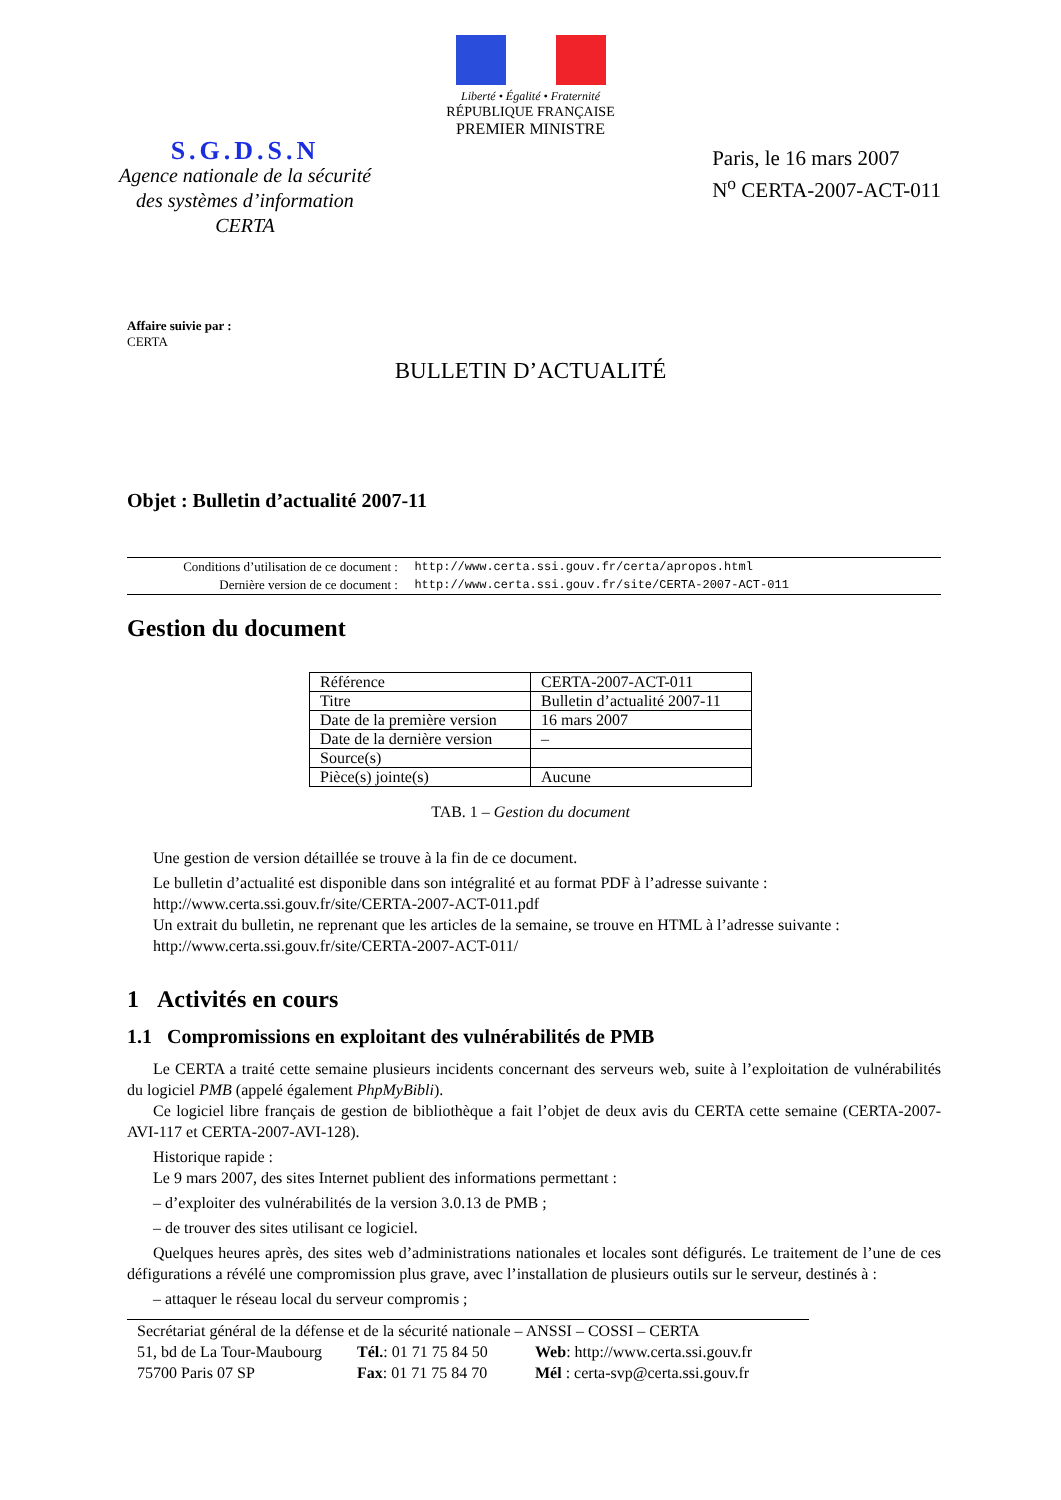Liberté • Égalité • Fraternité
RÉPUBLIQUE FRANÇAISE
PREMIER MINISTRE
S.G.D.S.N
Agence nationale de la sécurité
des systèmes d’information
CERTA
Paris, le 16 mars 2007
N<sup>o</sup> CERTA-2007-ACT-011
Affaire suivie par :
CERTA
BULLETIN D’ACTUALITÉ
Objet : Bulletin d’actualité 2007-11
| Conditions d’utilisation de ce document : | http://www.certa.ssi.gouv.fr/certa/apropos.html |
| Dernière version de ce document : | http://www.certa.ssi.gouv.fr/site/CERTA-2007-ACT-011 |
Gestion du document
| Référence | CERTA-2007-ACT-011 |
| Titre | Bulletin d’actualité 2007-11 |
| Date de la première version | 16 mars 2007 |
| Date de la dernière version | – |
| Source(s) | |
| Pièce(s) jointe(s) | Aucune |
TAB. 1 – Gestion du document
Une gestion de version détaillée se trouve à la fin de ce document.
Le bulletin d’actualité est disponible dans son intégralité et au format PDF à l’adresse suivante :
http://www.certa.ssi.gouv.fr/site/CERTA-2007-ACT-011.pdf
Un extrait du bulletin, ne reprenant que les articles de la semaine, se trouve en HTML à l’adresse suivante :
http://www.certa.ssi.gouv.fr/site/CERTA-2007-ACT-011/
1 Activités en cours
1.1 Compromissions en exploitant des vulnérabilités de PMB
Le CERTA a traité cette semaine plusieurs incidents concernant des serveurs web, suite à l’exploitation de vulnérabilités du logiciel PMB (appelé également PhpMyBibli).
Ce logiciel libre français de gestion de bibliothèque a fait l’objet de deux avis du CERTA cette semaine (CERTA-2007-AVI-117 et CERTA-2007-AVI-128).
Historique rapide :
Le 9 mars 2007, des sites Internet publient des informations permettant :
– d’exploiter des vulnérabilités de la version 3.0.13 de PMB ;
– de trouver des sites utilisant ce logiciel.
Quelques heures après, des sites web d’administrations nationales et locales sont défigurés. Le traitement de l’une de ces défigurations a révélé une compromission plus grave, avec l’installation de plusieurs outils sur le serveur, destinés à :
– attaquer le réseau local du serveur compromis ;
Secrétariat général de la défense et de la sécurité nationale – ANSSI – COSSI – CERTA
51, bd de La Tour-Maubourg Tél.: 01 71 75 84 50 Web: http://www.certa.ssi.gouv.fr
75700 Paris 07 SP Fax: 01 71 75 84 70 Mél : certa-svp@certa.ssi.gouv.fr